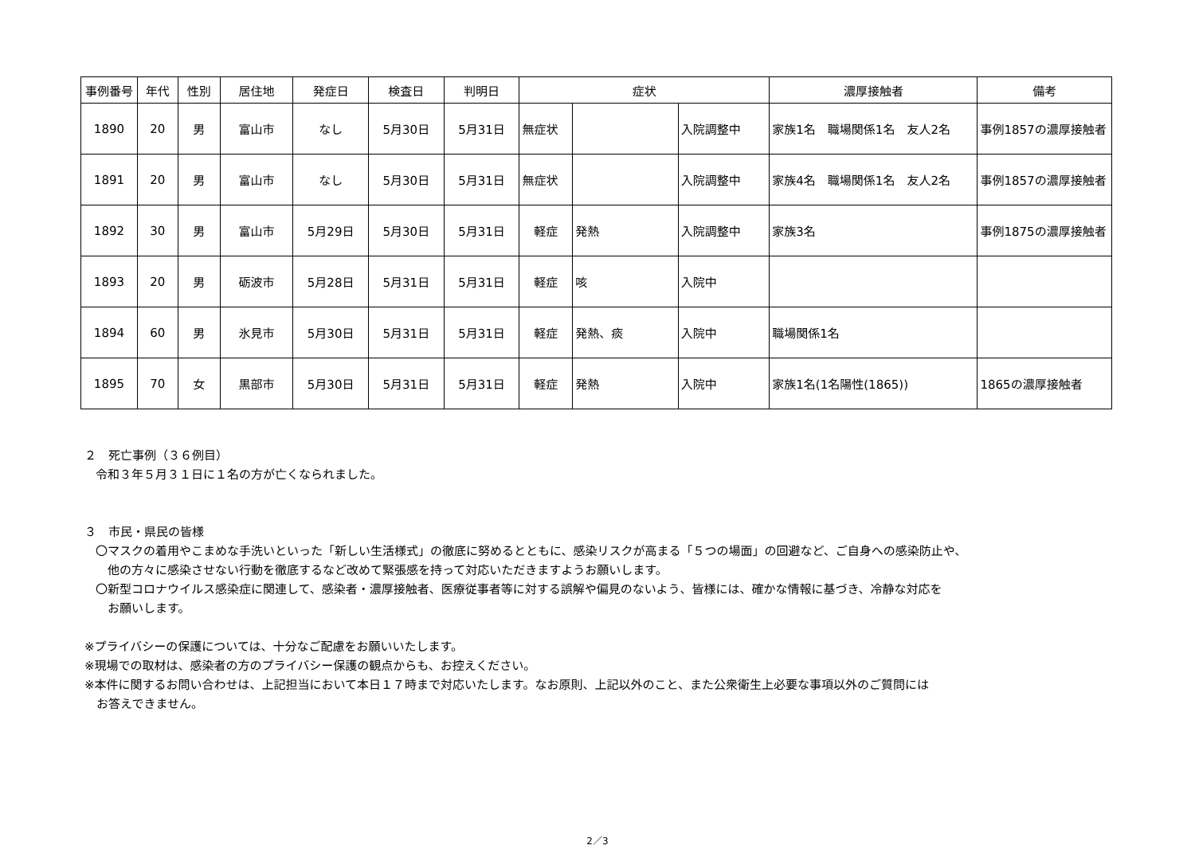| 事例番号 | 年代 | 性別 | 居住地 | 発症日 | 検査日 | 判明日 | 症状 | | | 濃厚接触者 | 備考 |
| --- | --- | --- | --- | --- | --- | --- | --- | --- | --- | --- | --- |
| 1890 | 20 | 男 | 富山市 | なし | 5月30日 | 5月31日 | 無症状 | | 入院調整中 | 家族1名 職場関係1名 友人2名 | 事例1857の濃厚接触者 |
| 1891 | 20 | 男 | 富山市 | なし | 5月30日 | 5月31日 | 無症状 | | 入院調整中 | 家族4名 職場関係1名 友人2名 | 事例1857の濃厚接触者 |
| 1892 | 30 | 男 | 富山市 | 5月29日 | 5月30日 | 5月31日 | 軽症 | 発熱 | 入院調整中 | 家族3名 | 事例1875の濃厚接触者 |
| 1893 | 20 | 男 | 砺波市 | 5月28日 | 5月31日 | 5月31日 | 軽症 | 咳 | 入院中 | | |
| 1894 | 60 | 男 | 氷見市 | 5月30日 | 5月31日 | 5月31日 | 軽症 | 発熱、痰 | 入院中 | 職場関係1名 | |
| 1895 | 70 | 女 | 黒部市 | 5月30日 | 5月31日 | 5月31日 | 軽症 | 発熱 | 入院中 | 家族1名(1名陽性(1865)) | 1865の濃厚接触者 |
２　死亡事例（３６例目）
令和３年５月３１日に１名の方が亡くなられました。
３　市民・県民の皆様
〇マスクの着用やこまめな手洗いといった「新しい生活様式」の徹底に努めるとともに、感染リスクが高まる「５つの場面」の回避など、ご自身への感染防止や、
　他の方々に感染させない行動を徹底するなど改めて緊張感を持って対応いただきますようお願いします。
〇新型コロナウイルス感染症に関連して、感染者・濃厚接触者、医療従事者等に対する誤解や偏見のないよう、皆様には、確かな情報に基づき、冷静な対応を
　お願いします。
※プライバシーの保護については、十分なご配慮をお願いいたします。
※現場での取材は、感染者の方のプライバシー保護の観点からも、お控えください。
※本件に関するお問い合わせは、上記担当において本日１７時まで対応いたします。なお原則、上記以外のこと、また公衆衛生上必要な事項以外のご質問には
　お答えできません。
2／3